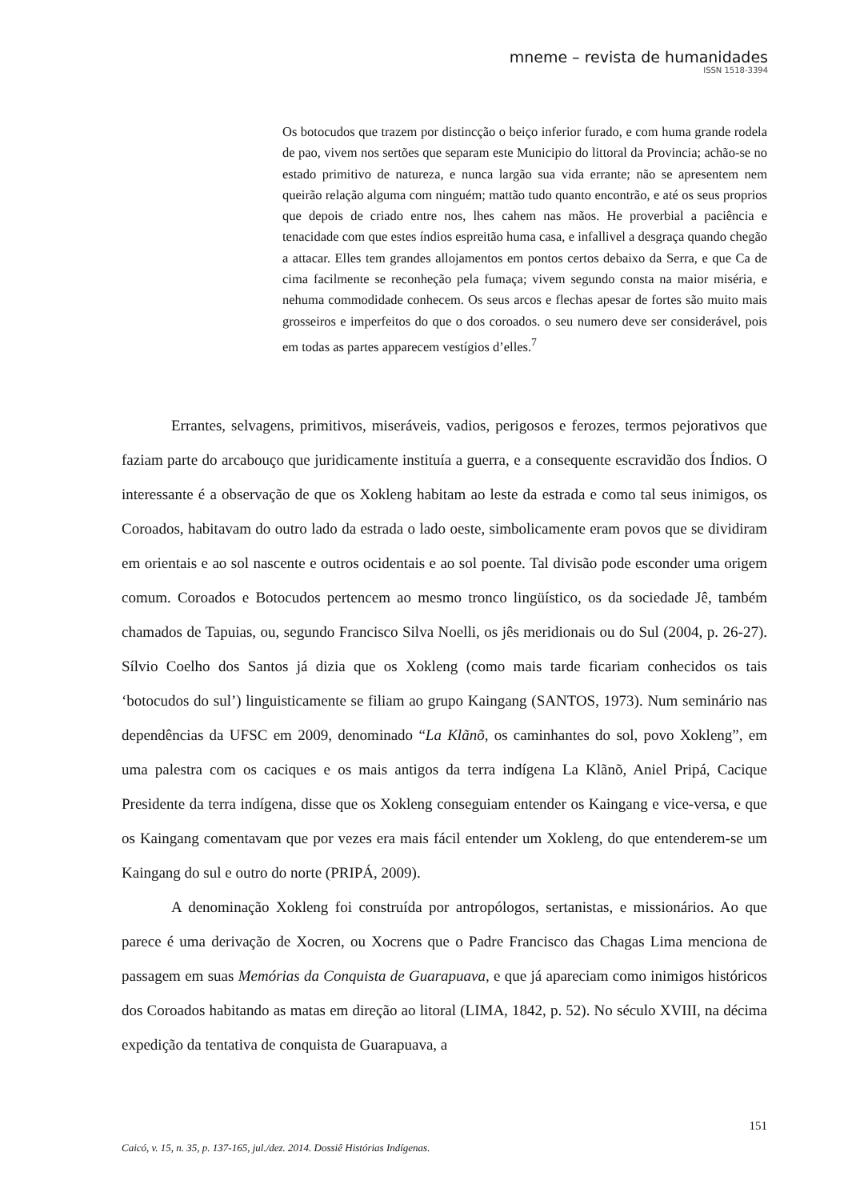mneme – revista de humanidades
ISSN 1518-3394
Os botocudos que trazem por distincção o beiço inferior furado, e com huma grande rodela de pao, vivem nos sertões que separam este Municipio do littoral da Provincia; achão-se no estado primitivo de natureza, e nunca largão sua vida errante; não se apresentem nem queirão relação alguma com ninguém; mattão tudo quanto encontrão, e até os seus proprios que depois de criado entre nos, lhes cahem nas mãos. He proverbial a paciência e tenacidade com que estes índios espreitão huma casa, e infallivel a desgraça quando chegão a attacar. Elles tem grandes allojamentos em pontos certos debaixo da Serra, e que Ca de cima facilmente se reconheção pela fumaça; vivem segundo consta na maior miséria, e nehuma commodidade conhecem. Os seus arcos e flechas apesar de fortes são muito mais grosseiros e imperfeitos do que o dos coroados. o seu numero deve ser considerável, pois em todas as partes apparecem vestígios d’elles.<sup>7</sup>
Errantes, selvagens, primitivos, miseráveis, vadios, perigosos e ferozes, termos pejorativos que faziam parte do arcabouço que juridicamente instituía a guerra, e a consequente escravidão dos Índios. O interessante é a observação de que os Xokleng habitam ao leste da estrada e como tal seus inimigos, os Coroados, habitavam do outro lado da estrada o lado oeste, simbolicamente eram povos que se dividiram em orientais e ao sol nascente e outros ocidentais e ao sol poente. Tal divisão pode esconder uma origem comum. Coroados e Botocudos pertencem ao mesmo tronco lingüístico, os da sociedade Jê, também chamados de Tapuias, ou, segundo Francisco Silva Noelli, os jês meridionais ou do Sul (2004, p. 26-27). Sílvio Coelho dos Santos já dizia que os Xokleng (como mais tarde ficariam conhecidos os tais ‘botocudos do sul’) linguisticamente se filiam ao grupo Kaingang (SANTOS, 1973). Num seminário nas dependências da UFSC em 2009, denominado “La Klãnõ, os caminhantes do sol, povo Xokleng”, em uma palestra com os caciques e os mais antigos da terra indígena La Klãnõ, Aniel Pripá, Cacique Presidente da terra indígena, disse que os Xokleng conseguiam entender os Kaingang e vice-versa, e que os Kaingang comentavam que por vezes era mais fácil entender um Xokleng, do que entenderem-se um Kaingang do sul e outro do norte (PRIPÁ, 2009).
A denominação Xokleng foi construída por antropólogos, sertanistas, e missionários. Ao que parece é uma derivação de Xocren, ou Xocrens que o Padre Francisco das Chagas Lima menciona de passagem em suas Memórias da Conquista de Guarapuava, e que já apareciam como inimigos históricos dos Coroados habitando as matas em direção ao litoral (LIMA, 1842, p. 52). No século XVIII, na décima expedição da tentativa de conquista de Guarapuava, a
151
Caicó, v. 15, n. 35, p. 137-165, jul./dez. 2014. Dossiê Histórias Indígenas.